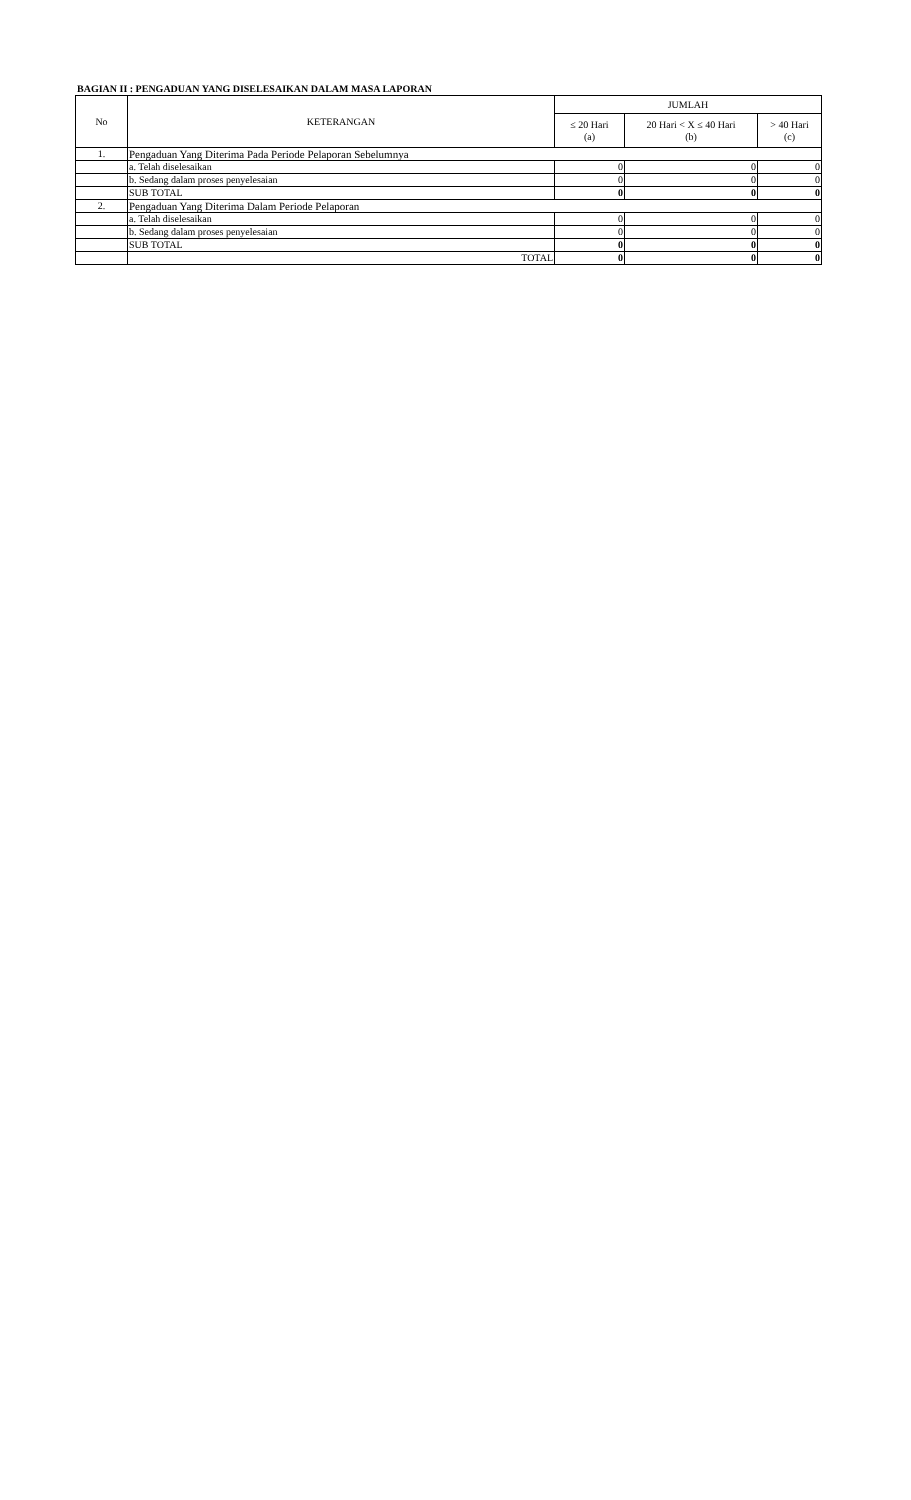BAGIAN II : PENGADUAN YANG DISELESAIKAN DALAM MASA LAPORAN
| No | KETERANGAN | JUMLAH | | |
| --- | --- | --- | --- | --- |
| | | ≤ 20 Hari (a) | 20 Hari < X ≤ 40 Hari (b) | > 40 Hari (c) |
| 1. | Pengaduan Yang Diterima Pada Periode Pelaporan Sebelumnya | | | |
| | a. Telah diselesaikan | 0 | 0 | 0 |
| | b. Sedang dalam proses penyelesaian | 0 | 0 | 0 |
| | SUB TOTAL | 0 | 0 | 0 |
| 2. | Pengaduan Yang Diterima Dalam Periode Pelaporan | | | |
| | a. Telah diselesaikan | 0 | 0 | 0 |
| | b. Sedang dalam proses penyelesaian | 0 | 0 | 0 |
| | SUB TOTAL | 0 | 0 | 0 |
| | TOTAL | 0 | 0 | 0 |